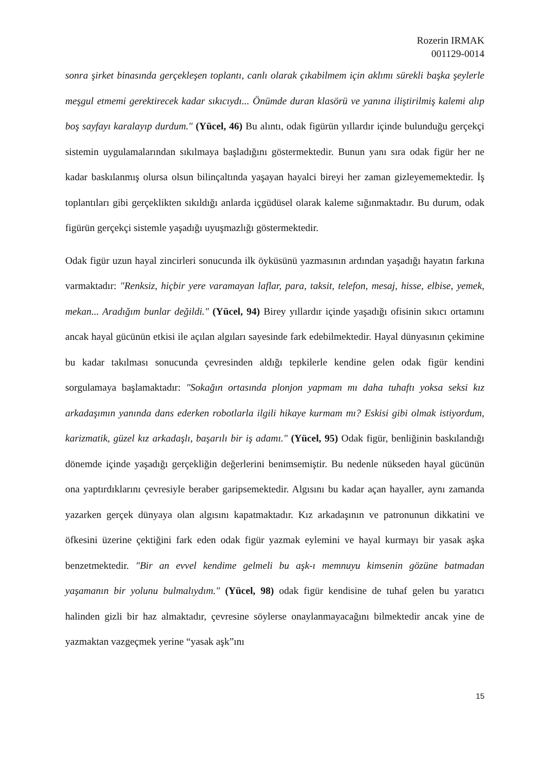Rozerin IRMAK
001129-0014
sonra şirket binasında gerçekleşen toplantı, canlı olarak çıkabilmem için aklımı sürekli başka şeylerle meşgul etmemi gerektirecek kadar sıkıcıydı... Önümde duran klasörü ve yanına iliştirilmiş kalemi alıp boş sayfayı karalayıp durdum." (Yücel, 46) Bu alıntı, odak figürün yıllardır içinde bulunduğu gerçekçi sistemin uygulamalarından sıkılmaya başladığını göstermektedir. Bunun yanı sıra odak figür her ne kadar baskılanmış olursa olsun bilinçaltında yaşayan hayalci bireyi her zaman gizleyememektedir. İş toplantıları gibi gerçeklikten sıkıldığı anlarda içgüdüsel olarak kaleme sığınmaktadır. Bu durum, odak figürün gerçekçi sistemle yaşadığı uyuşmazlığı göstermektedir.
Odak figür uzun hayal zincirleri sonucunda ilk öyküsünü yazmasının ardından yaşadığı hayatın farkına varmaktadır: "Renksiz, hiçbir yere varamayan laflar, para, taksit, telefon, mesaj, hisse, elbise, yemek, mekan... Aradığım bunlar değildi." (Yücel, 94) Birey yıllardır içinde yaşadığı ofisinin sıkıcı ortamını ancak hayal gücünün etkisi ile açılan algıları sayesinde fark edebilmektedir. Hayal dünyasının çekimine bu kadar takılması sonucunda çevresinden aldığı tepkilerle kendine gelen odak figür kendini sorgulamaya başlamaktadır: "Sokağın ortasında plonjon yapmam mı daha tuhaftı yoksa seksi kız arkadaşımın yanında dans ederken robotlarla ilgili hikaye kurmam mı? Eskisi gibi olmak istiyordum, karizmatik, güzel kız arkadaşlı, başarılı bir iş adamı." (Yücel, 95) Odak figür, benliğinin baskılandığı dönemde içinde yaşadığı gerçekliğin değerlerini benimsemiştir. Bu nedenle nükseden hayal gücünün ona yaptırdıklarını çevresiyle beraber garipsemektedir. Algısını bu kadar açan hayaller, aynı zamanda yazarken gerçek dünyaya olan algısını kapatmaktadır. Kız arkadaşının ve patronunun dikkatini ve öfkesini üzerine çektiğini fark eden odak figür yazmak eylemini ve hayal kurmayı bir yasak aşka benzetmektedir. "Bir an evvel kendime gelmeli bu aşk-ı memnuyu kimsenin gözüne batmadan yaşamanın bir yolunu bulmalıydım." (Yücel, 98) odak figür kendisine de tuhaf gelen bu yaratıcı halinden gizli bir haz almaktadır, çevresine söylerse onaylanmayacağını bilmektedir ancak yine de yazmaktan vazgeçmek yerine “yasak aşk”ını
15